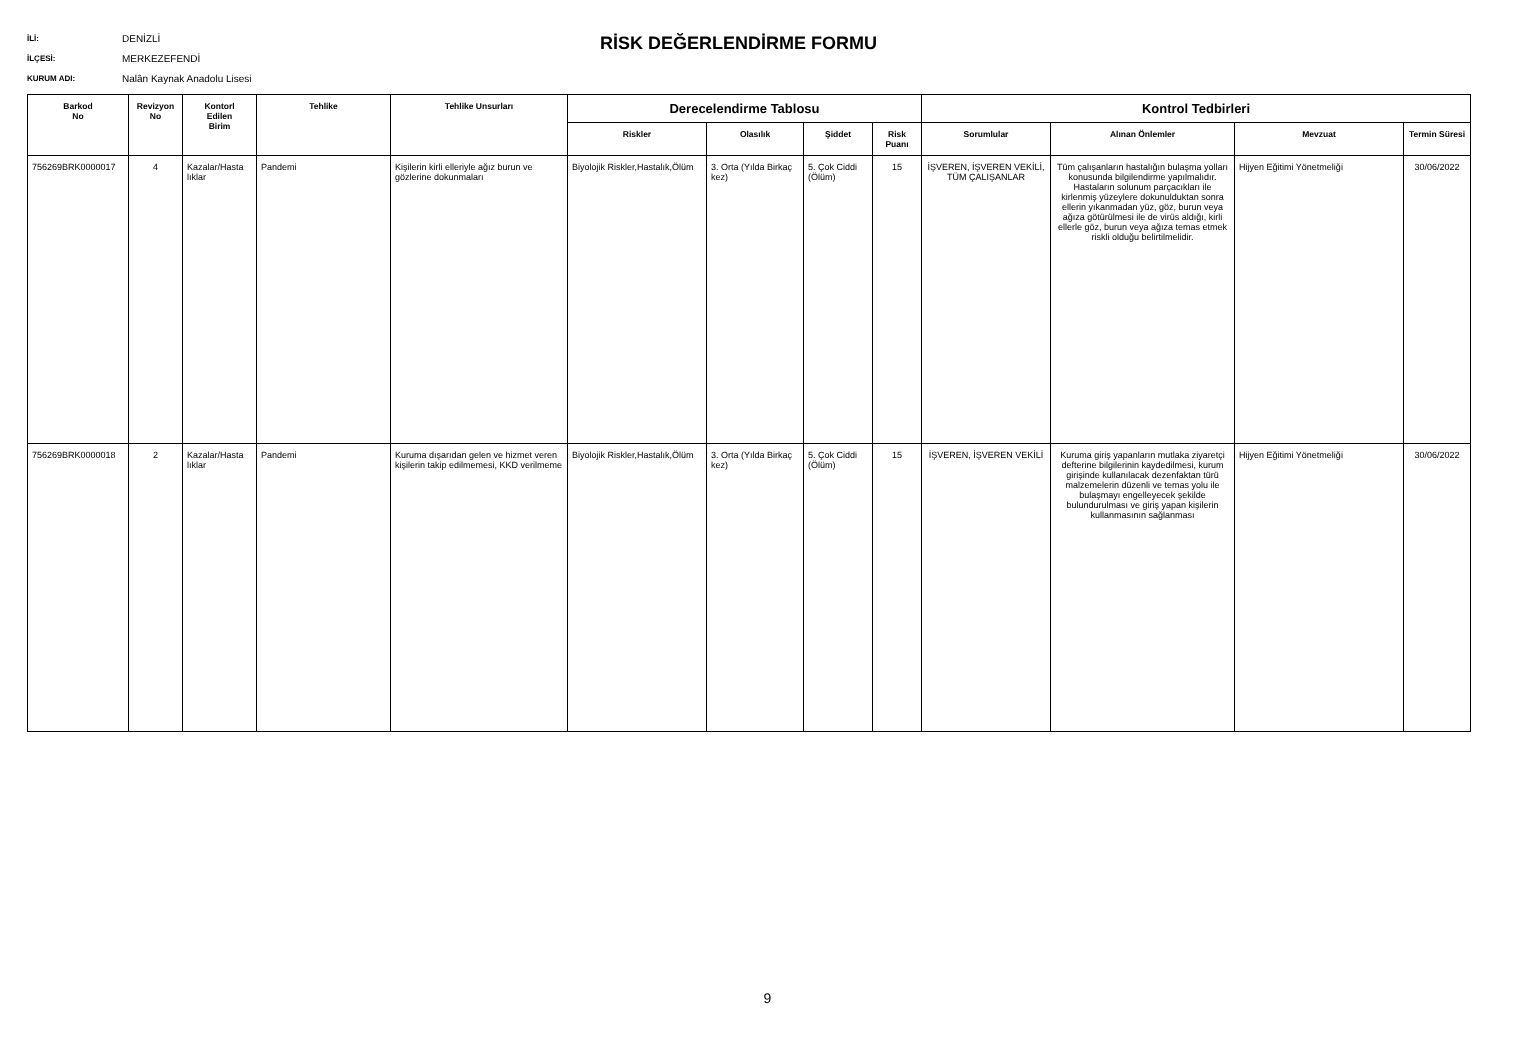İLİ: DENİZLİ
İLÇESİ: MERKEZEFENDİ
KURUM ADI: Nalân Kaynak Anadolu Lisesi
RİSK DEĞERLENDİRME FORMU
| Barkod No | Revizyon No | Kontorl Edilen Birim | Tehlike | Tehlike Unsurları | Derecelendirme Tablosu | | | | Kontrol Tedbirleri | | | |
| --- | --- | --- | --- | --- | --- | --- | --- | --- | --- | --- | --- | --- |
| | | | | | Riskler | Olasılık | Şiddet | Risk Puanı | Sorumlular | Alınan Önlemler | Mevzuat | Termin Süresi |
| 756269BRK0000017 | 4 | Kazalar/Hasta lıklar | Pandemi | Kişilerin kirli elleriyle ağız burun ve gözlerine dokunmaları | Biyolojik Riskler,Hastalık,Ölüm | 3. Orta (Yılda Birkaç kez) | 5. Çok Ciddi (Ölüm) | 15 | İŞVEREN, İŞVEREN VEKİLİ, TÜM ÇALIŞANLAR | Tüm çalışanların hastalığın bulaşma yolları konusunda bilgilendirme yapılmalıdır. Hastaların solunum parçacıkları ile kirlenmiş yüzeylere dokunulduktan sonra ellerin yıkanmadan yüz, göz, burun veya ağıza götürülmesi ile de virüs aldığı, kirli ellerle göz, burun veya ağıza temas etmek riskli olduğu belirtilmelidir. | Hijyen Eğitimi Yönetmeliği | 30/06/2022 |
| 756269BRK0000018 | 2 | Kazalar/Hasta lıklar | Pandemi | Kuruma dışarıdan gelen ve hizmet veren kişilerin takip edilmemesi, KKD verilmeme | Biyolojik Riskler,Hastalık,Ölüm | 3. Orta (Yılda Birkaç kez) | 5. Çok Ciddi (Ölüm) | 15 | İŞVEREN, İŞVEREN VEKİLİ | Kuruma giriş yapanların mutlaka ziyaretçi defterine bilgilerinin kaydedilmesi, kurum girişinde kullanılacak dezenfaktan türü malzemelerin düzenli ve temas yolu ile bulaşmayı engelleyecek şekilde bulundurulması ve giriş yapan kişilerin kullanmasının sağlanması | Hijyen Eğitimi Yönetmeliği | 30/06/2022 |
9